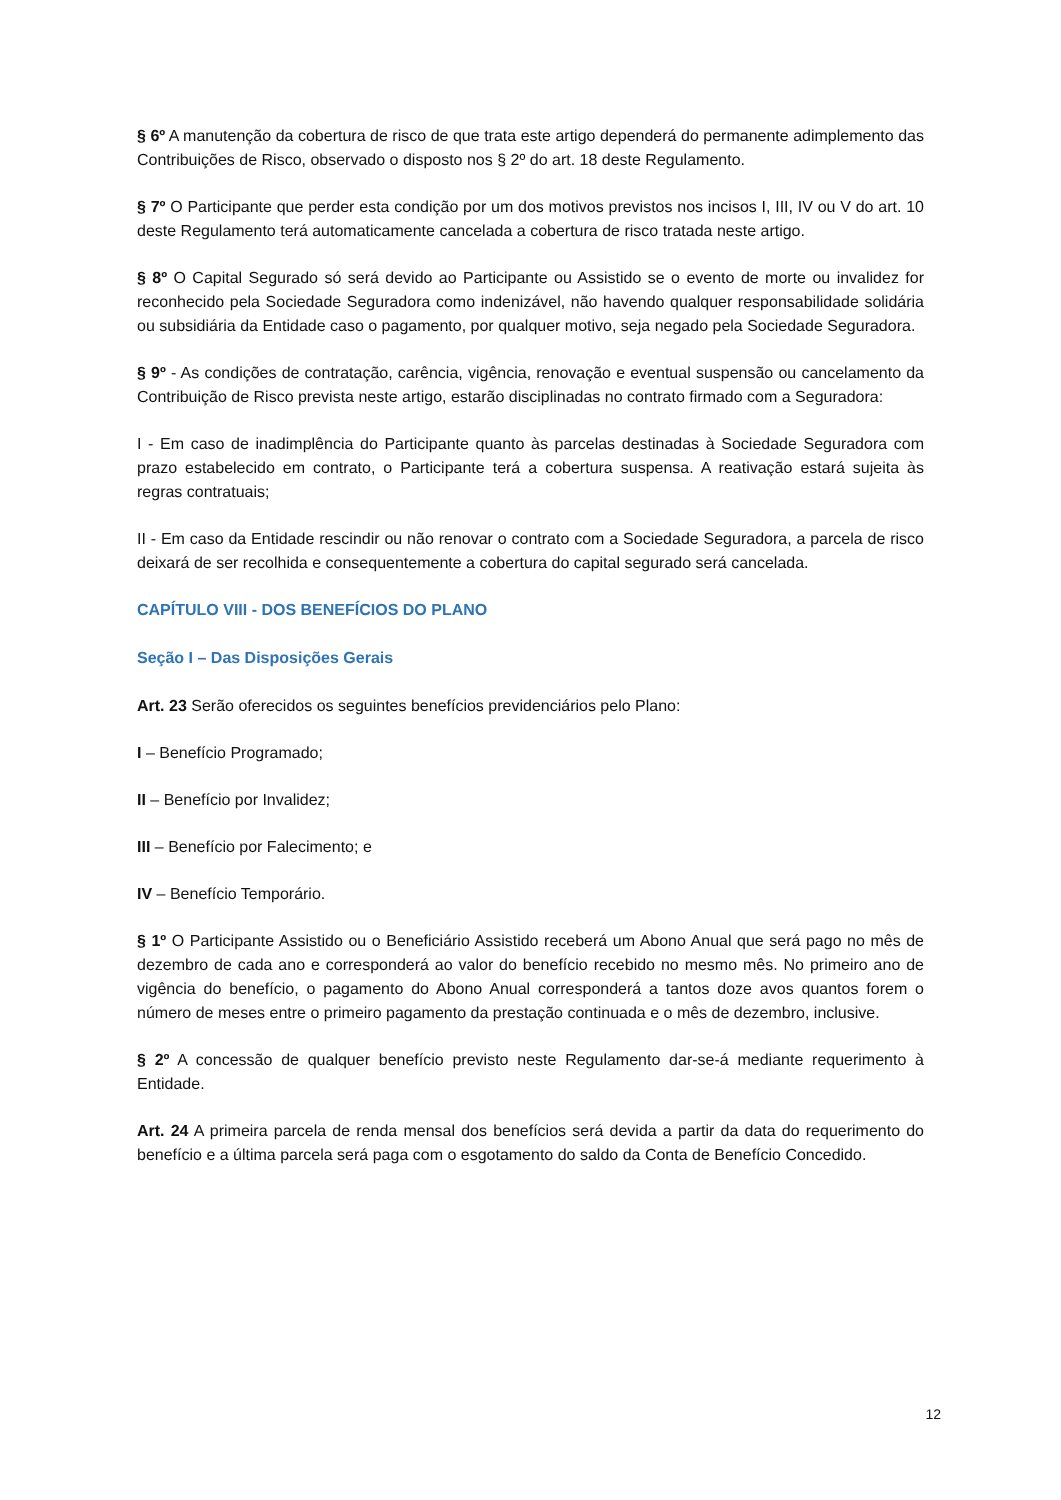§ 6º A manutenção da cobertura de risco de que trata este artigo dependerá do permanente adimplemento das Contribuições de Risco, observado o disposto nos § 2º do art. 18 deste Regulamento.
§ 7º O Participante que perder esta condição por um dos motivos previstos nos incisos I, III, IV ou V do art. 10 deste Regulamento terá automaticamente cancelada a cobertura de risco tratada neste artigo.
§ 8º O Capital Segurado só será devido ao Participante ou Assistido se o evento de morte ou invalidez for reconhecido pela Sociedade Seguradora como indenizável, não havendo qualquer responsabilidade solidária ou subsidiária da Entidade caso o pagamento, por qualquer motivo, seja negado pela Sociedade Seguradora.
§ 9º - As condições de contratação, carência, vigência, renovação e eventual suspensão ou cancelamento da Contribuição de Risco prevista neste artigo, estarão disciplinadas no contrato firmado com a Seguradora:
I - Em caso de inadimplência do Participante quanto às parcelas destinadas à Sociedade Seguradora com prazo estabelecido em contrato, o Participante terá a cobertura suspensa. A reativação estará sujeita às regras contratuais;
II - Em caso da Entidade rescindir ou não renovar o contrato com a Sociedade Seguradora, a parcela de risco deixará de ser recolhida e consequentemente a cobertura do capital segurado será cancelada.
CAPÍTULO VIII - DOS BENEFÍCIOS DO PLANO
Seção I – Das Disposições Gerais
Art. 23 Serão oferecidos os seguintes benefícios previdenciários pelo Plano:
I – Benefício Programado;
II – Benefício por Invalidez;
III – Benefício por Falecimento; e
IV – Benefício Temporário.
§ 1º O Participante Assistido ou o Beneficiário Assistido receberá um Abono Anual que será pago no mês de dezembro de cada ano e corresponderá ao valor do benefício recebido no mesmo mês. No primeiro ano de vigência do benefício, o pagamento do Abono Anual corresponderá a tantos doze avos quantos forem o número de meses entre o primeiro pagamento da prestação continuada e o mês de dezembro, inclusive.
§ 2º A concessão de qualquer benefício previsto neste Regulamento dar-se-á mediante requerimento à Entidade.
Art. 24 A primeira parcela de renda mensal dos benefícios será devida a partir da data do requerimento do benefício e a última parcela será paga com o esgotamento do saldo da Conta de Benefício Concedido.
12